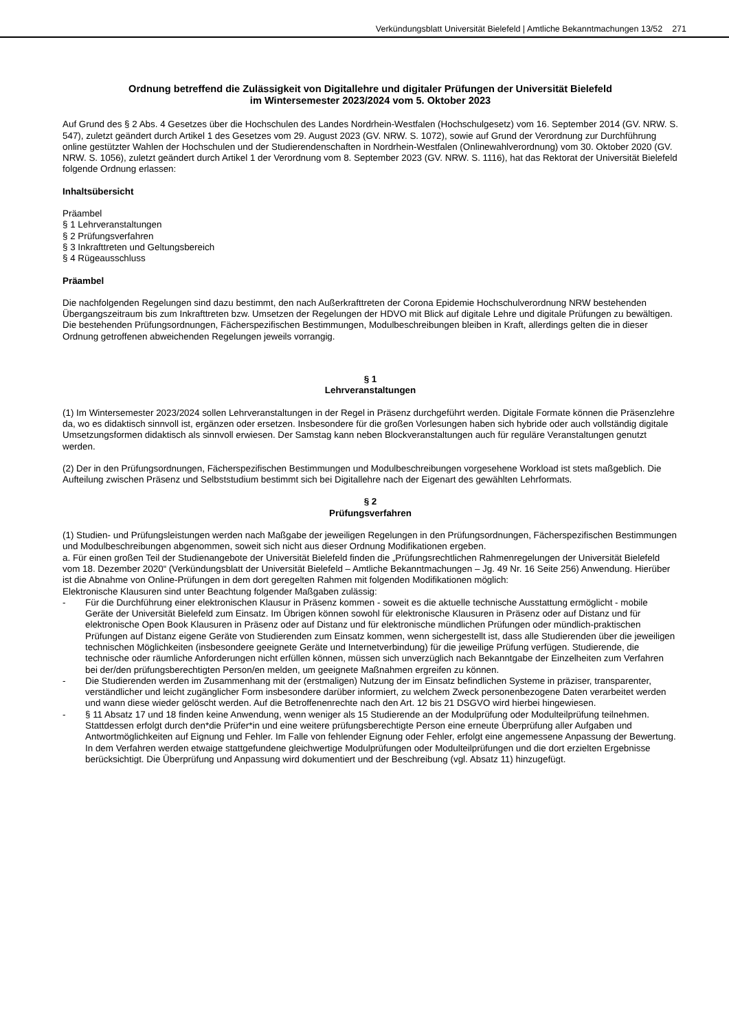Verkündungsblatt Universität Bielefeld | Amtliche Bekanntmachungen 13/52 271
Ordnung betreffend die Zulässigkeit von Digitallehre und digitaler Prüfungen der Universität Bielefeld
im Wintersemester 2023/2024 vom 5. Oktober 2023
Auf Grund des § 2 Abs. 4 Gesetzes über die Hochschulen des Landes Nordrhein-Westfalen (Hochschulgesetz) vom 16. September 2014 (GV. NRW. S. 547), zuletzt geändert durch Artikel 1 des Gesetzes vom 29. August 2023 (GV. NRW. S. 1072), sowie auf Grund der Verordnung zur Durchführung online gestützter Wahlen der Hochschulen und der Studierendenschaften in Nordrhein-Westfalen (Onlinewahlverordnung) vom 30. Oktober 2020 (GV. NRW. S. 1056), zuletzt geändert durch Artikel 1 der Verordnung vom 8. September 2023 (GV. NRW. S. 1116), hat das Rektorat der Universität Bielefeld folgende Ordnung erlassen:
Inhaltsübersicht
Präambel
§ 1 Lehrveranstaltungen
§ 2 Prüfungsverfahren
§ 3 Inkrafttreten und Geltungsbereich
§ 4 Rügeausschluss
Präambel
Die nachfolgenden Regelungen sind dazu bestimmt, den nach Außerkrafttreten der Corona Epidemie Hochschulverordnung NRW bestehenden Übergangszeitraum bis zum Inkrafttreten bzw. Umsetzen der Regelungen der HDVO mit Blick auf digitale Lehre und digitale Prüfungen zu bewältigen. Die bestehenden Prüfungsordnungen, Fächerspezifischen Bestimmungen, Modulbeschreibungen bleiben in Kraft, allerdings gelten die in dieser Ordnung getroffenen abweichenden Regelungen jeweils vorrangig.
§ 1
Lehrveranstaltungen
(1) Im Wintersemester 2023/2024 sollen Lehrveranstaltungen in der Regel in Präsenz durchgeführt werden. Digitale Formate können die Präsenzlehre da, wo es didaktisch sinnvoll ist, ergänzen oder ersetzen. Insbesondere für die großen Vorlesungen haben sich hybride oder auch vollständig digitale Umsetzungsformen didaktisch als sinnvoll erwiesen. Der Samstag kann neben Blockveranstaltungen auch für reguläre Veranstaltungen genutzt werden.
(2) Der in den Prüfungsordnungen, Fächerspezifischen Bestimmungen und Modulbeschreibungen vorgesehene Workload ist stets maßgeblich. Die Aufteilung zwischen Präsenz und Selbststudium bestimmt sich bei Digitallehre nach der Eigenart des gewählten Lehrformats.
§ 2
Prüfungsverfahren
(1) Studien- und Prüfungsleistungen werden nach Maßgabe der jeweiligen Regelungen in den Prüfungsordnungen, Fächerspezifischen Bestimmungen und Modulbeschreibungen abgenommen, soweit sich nicht aus dieser Ordnung Modifikationen ergeben.
a. Für einen großen Teil der Studienangebote der Universität Bielefeld finden die „Prüfungsrechtlichen Rahmenregelungen der Universität Bielefeld vom 18. Dezember 2020“ (Verkündungsblatt der Universität Bielefeld – Amtliche Bekanntmachungen – Jg. 49 Nr. 16 Seite 256) Anwendung. Hierüber ist die Abnahme von Online-Prüfungen in dem dort geregelten Rahmen mit folgenden Modifikationen möglich:
Elektronische Klausuren sind unter Beachtung folgender Maßgaben zulässig:
- Für die Durchführung einer elektronischen Klausur in Präsenz kommen - soweit es die aktuelle technische Ausstattung ermöglicht - mobile Geräte der Universität Bielefeld zum Einsatz. Im Übrigen können sowohl für elektronische Klausuren in Präsenz oder auf Distanz und für elektronische Open Book Klausuren in Präsenz oder auf Distanz und für elektronische mündlichen Prüfungen oder mündlich-praktischen Prüfungen auf Distanz eigene Geräte von Studierenden zum Einsatz kommen, wenn sichergestellt ist, dass alle Studierenden über die jeweiligen technischen Möglichkeiten (insbesondere geeignete Geräte und Internetverbindung) für die jeweilige Prüfung verfügen. Studierende, die technische oder räumliche Anforderungen nicht erfüllen können, müssen sich unverzüglich nach Bekanntgabe der Einzelheiten zum Verfahren bei der/den prüfungsberechtigten Person/en melden, um geeignete Maßnahmen ergreifen zu können.
- Die Studierenden werden im Zusammenhang mit der (erstmaligen) Nutzung der im Einsatz befindlichen Systeme in präziser, transparenter, verständlicher und leicht zugänglicher Form insbesondere darüber informiert, zu welchem Zweck personenbezogene Daten verarbeitet werden und wann diese wieder gelöscht werden. Auf die Betroffenenrechte nach den Art. 12 bis 21 DSGVO wird hierbei hingewiesen.
- § 11 Absatz 17 und 18 finden keine Anwendung, wenn weniger als 15 Studierende an der Modulprüfung oder Modulteilprüfung teilnehmen. Stattdessen erfolgt durch den*die Prüfer*in und eine weitere prüfungsberechtigte Person eine erneute Überprüfung aller Aufgaben und Antwortmöglichkeiten auf Eignung und Fehler. Im Falle von fehlender Eignung oder Fehler, erfolgt eine angemessene Anpassung der Bewertung. In dem Verfahren werden etwaige stattgefundene gleichwertige Modulprüfungen oder Modulteilprüfungen und die dort erzielten Ergebnisse berücksichtigt. Die Überprüfung und Anpassung wird dokumentiert und der Beschreibung (vgl. Absatz 11) hinzugefügt.